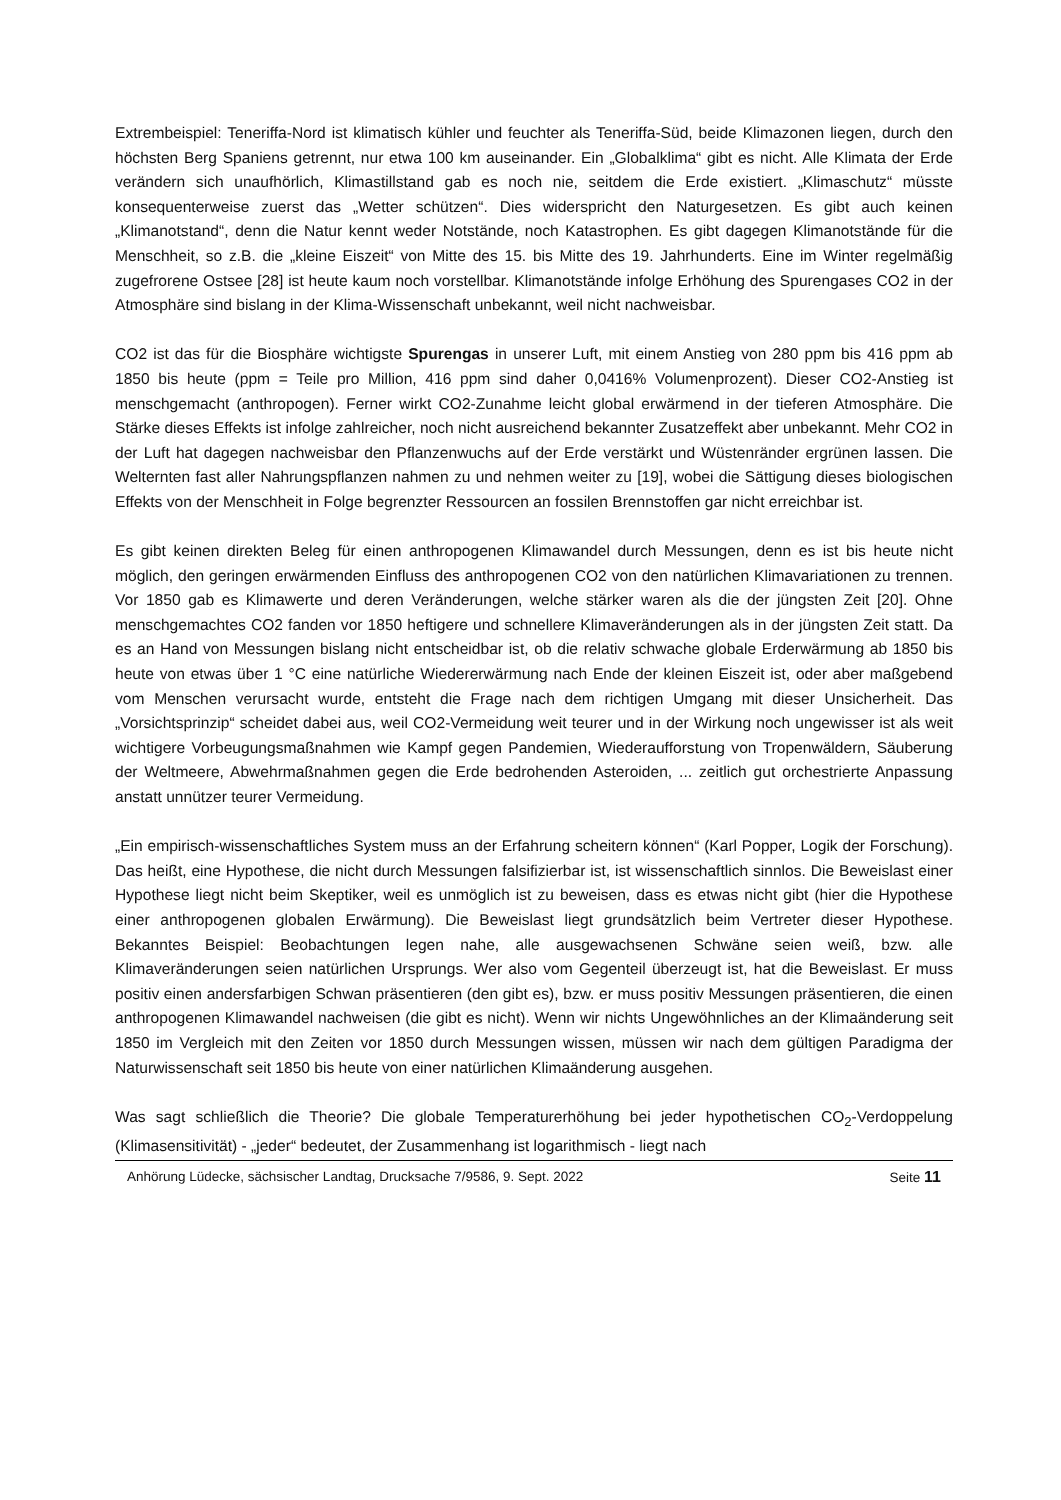Extrembeispiel: Teneriffa-Nord ist klimatisch kühler und feuchter als Teneriffa-Süd, beide Klimazonen liegen, durch den höchsten Berg Spaniens getrennt, nur etwa 100 km auseinander. Ein „Globalklima“ gibt es nicht. Alle Klimata der Erde verändern sich unaufhörlich, Klimastillstand gab es noch nie, seitdem die Erde existiert. „Klimaschutz“ müsste konsequenterweise zuerst das „Wetter schützen“. Dies widerspricht den Naturgesetzen. Es gibt auch keinen „Klimanotstand“, denn die Natur kennt weder Notstände, noch Katastrophen. Es gibt dagegen Klimanotstände für die Menschheit, so z.B. die „kleine Eiszeit“ von Mitte des 15. bis Mitte des 19. Jahrhunderts. Eine im Winter regelmäßig zugefrorene Ostsee [28] ist heute kaum noch vorstellbar. Klimanotstände infolge Erhöhung des Spurengases CO2 in der Atmosphäre sind bislang in der Klima-Wissenschaft unbekannt, weil nicht nachweisbar.
CO2 ist das für die Biosphäre wichtigste Spurengas in unserer Luft, mit einem Anstieg von 280 ppm bis 416 ppm ab 1850 bis heute (ppm = Teile pro Million, 416 ppm sind daher 0,0416% Volumenprozent). Dieser CO2-Anstieg ist menschgemacht (anthropogen). Ferner wirkt CO2-Zunahme leicht global erwärmend in der tieferen Atmosphäre. Die Stärke dieses Effekts ist infolge zahlreicher, noch nicht ausreichend bekannter Zusatzeffekt aber unbekannt. Mehr CO2 in der Luft hat dagegen nachweisbar den Pflanzenwuchs auf der Erde verstärkt und Wüstenränder ergrünen lassen. Die Welternten fast aller Nahrungspflanzen nahmen zu und nehmen weiter zu [19], wobei die Sättigung dieses biologischen Effekts von der Menschheit in Folge begrenzter Ressourcen an fossilen Brennstoffen gar nicht erreichbar ist.
Es gibt keinen direkten Beleg für einen anthropogenen Klimawandel durch Messungen, denn es ist bis heute nicht möglich, den geringen erwärmenden Einfluss des anthropogenen CO2 von den natürlichen Klimavariationen zu trennen. Vor 1850 gab es Klimawerte und deren Veränderungen, welche stärker waren als die der jüngsten Zeit [20]. Ohne menschgemachtes CO2 fanden vor 1850 heftigere und schnellere Klimaveränderungen als in der jüngsten Zeit statt. Da es an Hand von Messungen bislang nicht entscheidbar ist, ob die relativ schwache globale Erderwärmung ab 1850 bis heute von etwas über 1 °C eine natürliche Wiedererwärmung nach Ende der kleinen Eiszeit ist, oder aber maßgebend vom Menschen verursacht wurde, entsteht die Frage nach dem richtigen Umgang mit dieser Unsicherheit. Das „Vorsichtsprinzip“ scheidet dabei aus, weil CO2-Vermeidung weit teurer und in der Wirkung noch ungewisser ist als weit wichtigere Vorbeugungsmaßnahmen wie Kampf gegen Pandemien, Wiederaufforstung von Tropenwäldern, Säuberung der Weltmeere, Abwehrmaßnahmen gegen die Erde bedrohenden Asteroiden, ... zeitlich gut orchestrierte Anpassung anstatt unnützer teurer Vermeidung.
„Ein empirisch-wissenschaftliches System muss an der Erfahrung scheitern können“ (Karl Popper, Logik der Forschung). Das heißt, eine Hypothese, die nicht durch Messungen falsifizierbar ist, ist wissenschaftlich sinnlos. Die Beweislast einer Hypothese liegt nicht beim Skeptiker, weil es unmöglich ist zu beweisen, dass es etwas nicht gibt (hier die Hypothese einer anthropogenen globalen Erwärmung). Die Beweislast liegt grundsätzlich beim Vertreter dieser Hypothese. Bekanntes Beispiel: Beobachtungen legen nahe, alle ausgewachsenen Schwäne seien weiß, bzw. alle Klimaveränderungen seien natürlichen Ursprungs. Wer also vom Gegenteil überzeugt ist, hat die Beweislast. Er muss positiv einen andersfarbigen Schwan präsentieren (den gibt es), bzw. er muss positiv Messungen präsentieren, die einen anthropogenen Klimawandel nachweisen (die gibt es nicht). Wenn wir nichts Ungewöhnliches an der Klimaänderung seit 1850 im Vergleich mit den Zeiten vor 1850 durch Messungen wissen, müssen wir nach dem gültigen Paradigma der Naturwissenschaft seit 1850 bis heute von einer natürlichen Klimaänderung ausgehen.
Was sagt schließlich die Theorie? Die globale Temperaturerhöhung bei jeder hypothetischen CO<sub>2</sub>-Verdoppelung (Klimasensitivität) - „jeder“ bedeutet, der Zusammenhang ist logarithmisch - liegt nach
Anhörung Lüdecke, sächsischer Landtag, Drucksache 7/9586, 9. Sept. 2022 Seite 11